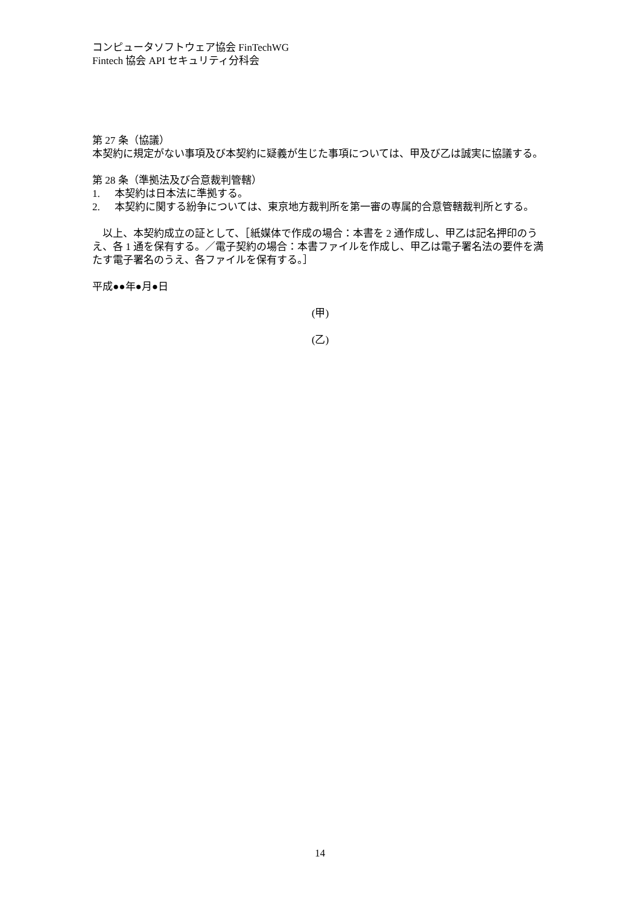コンピュータソフトウェア協会 FinTechWG
Fintech 協会 API セキュリティ分科会
第 27 条（協議）
本契約に規定がない事項及び本契約に疑義が生じた事項については、甲及び乙は誠実に協議する。
第 28 条（準拠法及び合意裁判管轄）
1. 本契約は日本法に準拠する。
2. 本契約に関する紛争については、東京地方裁判所を第一審の専属的合意管轄裁判所とする。
　以上、本契約成立の証として、［紙媒体で作成の場合：本書を 2 通作成し、甲乙は記名押印のうえ、各 1 通を保有する。／電子契約の場合：本書ファイルを作成し、甲乙は電子署名法の要件を満たす電子署名のうえ、各ファイルを保有する。］
平成●●年●月●日
(甲)
(乙)
14